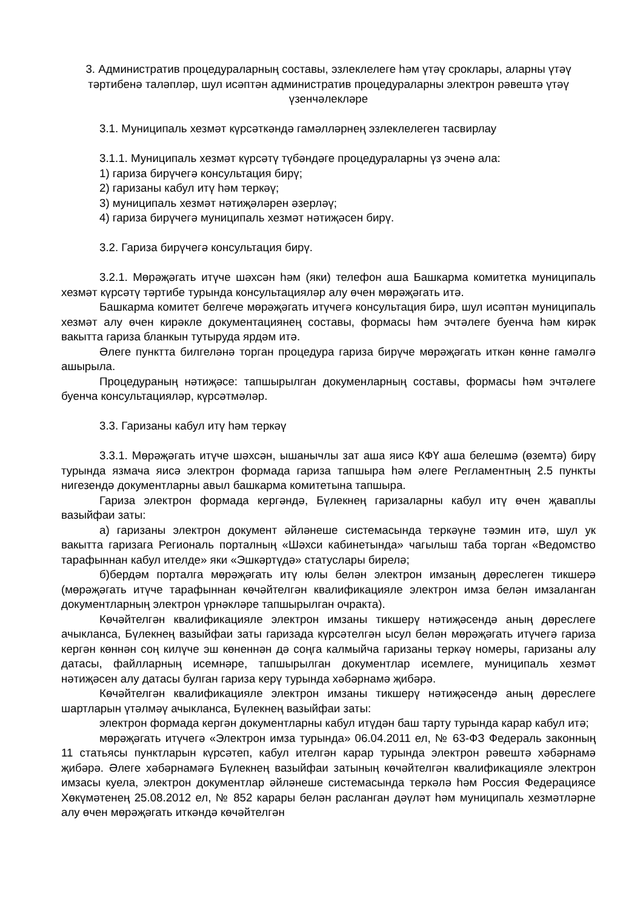3. Административ процедураларның составы, эзлеклелеге һәм үтәү сроклары, аларны үтәү тәртибенә таләпләр, шул исәптән административ процедураларны электрон рәвештә үтәү үзенчәлекләре
3.1. Муниципаль хезмәт күрсәткәндә гамәлләрнең эзлеклелеген тасвирлау
3.1.1. Муниципаль хезмәт күрсәтү түбәндәге процедураларны үз эченә ала:
1) гариза бирүчегә консультация бирү;
2) гаризаны кабул итү һәм теркәү;
3) муниципаль хезмәт нәтиҗәләрен әзерләү;
4) гариза бирүчегә муниципаль хезмәт нәтиҗәсен бирү.
3.2. Гариза бирүчегә консультация бирү.
3.2.1. Мөрәҗәгать итүче шәхсән һәм (яки) телефон аша Башкарма комитетка муниципаль хезмәт күрсәтү тәртибе турында консультацияләр алу өчен мөрәҗәгать итә.
Башкарма комитет белгече мөрәҗәгать итүчегә консультация бирә, шул исәптән муниципаль хезмәт алу өчен кирәкле документациянең составы, формасы һәм эчтәлеге буенча һәм кирәк вакытта гариза бланкын тутыруда ярдәм итә.
Әлеге пунктта билгеләнә торган процедура гариза бирүче мөрәҗәгать иткән көнне гамәлгә ашырыла.
Процедураның нәтиҗәсе: тапшырылган докуменларның составы, формасы һәм эчтәлеге буенча консультацияләр, күрсәтмәләр.
3.3. Гаризаны кабул итү һәм теркәү
3.3.1. Мөрәҗәгать итүче шәхсән, ышанычлы зат аша яисә КФҮ аша белешмә (өземтә) бирү турында язмача яисә электрон формада гариза тапшыра һәм әлеге Регламентның 2.5 пункты нигезендә документларны авыл башкарма комитетына тапшыра.
Гариза электрон формада кергәндә, Бүлекнең гаризаларны кабул итү өчен җаваплы вазыйфаи заты:
а) гаризаны электрон документ әйләнеше системасында теркәүне тәэмин итә, шул ук вакытта гаризага Региональ порталның «Шәхси кабинетында» чагылыш таба торган «Ведомство тарафыннан кабул ителде» яки «Эшкәртүдә» статуслары бирелә;
б)бердәм порталга мөрәҗәгать итү юлы белән электрон имзаның дөреслеген тикшерә (мөрәҗәгать итүче тарафыннан көчәйтелгән квалификацияле электрон имза белән имзаланган документларның электрон үрнәкләре тапшырылган очракта).
Көчәйтелгән квалификацияле электрон имзаны тикшерү нәтиҗәсендә аның дөреслеге ачыкланса, Бүлекнең вазыйфаи заты гаризада күрсәтелгән ысул белән мөрәҗәгать итүчегә гариза кергән көннән соң килүче эш көненнән дә соңга калмыйча гаризаны теркәү номеры, гаризаны алу датасы, файлларның исемнәре, тапшырылган документлар исемлеге, муниципаль хезмәт нәтиҗәсен алу датасы булган гариза керү турында хәбәрнамә җибәрә.
Көчәйтелгән квалификацияле электрон имзаны тикшерү нәтиҗәсендә аның дөреслеге шартларын үтәлмәү ачыкланса, Бүлекнең вазыйфаи заты:
электрон формада кергән документларны кабул итүдән баш тарту турында карар кабул итә;
мөрәҗәгать итүчегә «Электрон имза турында» 06.04.2011 ел, № 63-ФЗ Федераль законның 11 статьясы пунктларын күрсәтеп, кабул ителгән карар турында электрон рәвештә хәбәрнамә җибәрә. Әлеге хәбәрнамәгә Бүлекнең вазыйфаи затының көчәйтелгән квалификацияле электрон имзасы куела, электрон документлар әйләнеше системасында теркәлә һәм Россия Федерациясе Хөкүмәтенең 25.08.2012 ел, № 852 карары белән расланган дәүләт һәм муниципаль хезмәтләрне алу өчен мөрәҗәгать иткәндә көчәйтелгән